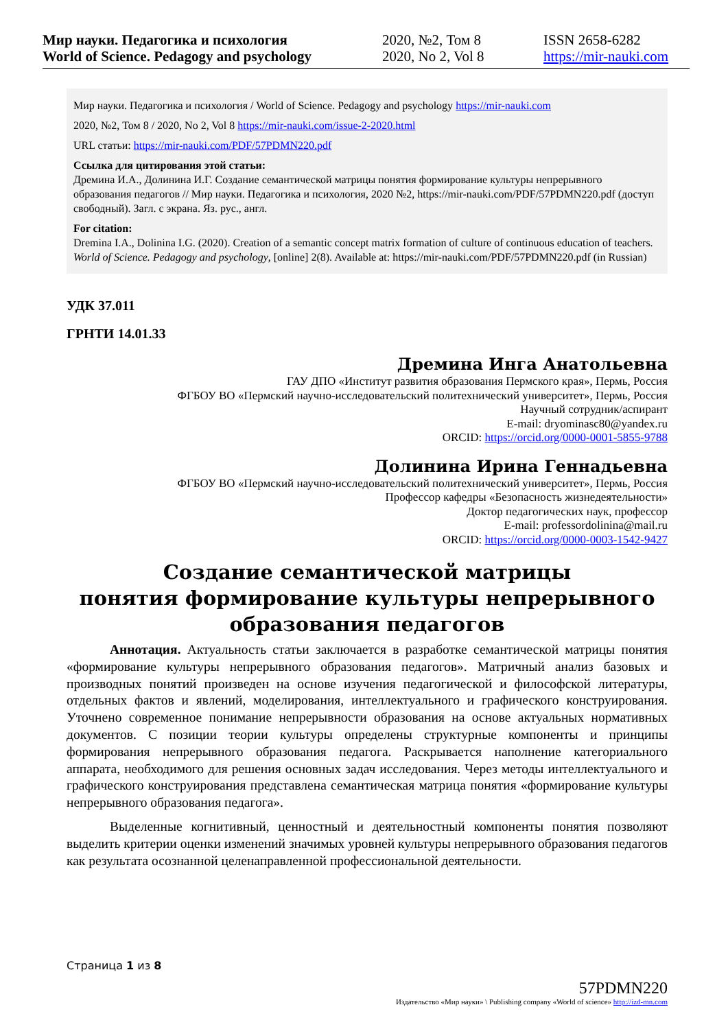Мир науки. Педагогика и психология
World of Science. Pedagogy and psychology
2020, №2, Том 8
2020, No 2, Vol 8
ISSN 2658-6282
https://mir-nauki.com
Мир науки. Педагогика и психология / World of Science. Pedagogy and psychology https://mir-nauki.com
2020, №2, Том 8 / 2020, No 2, Vol 8 https://mir-nauki.com/issue-2-2020.html
URL статьи: https://mir-nauki.com/PDF/57PDMN220.pdf
Ссылка для цитирования этой статьи:
Дремина И.А., Долинина И.Г. Создание семантической матрицы понятия формирование культуры непрерывного образования педагогов // Мир науки. Педагогика и психология, 2020 №2, https://mir-nauki.com/PDF/57PDMN220.pdf (доступ свободный). Загл. с экрана. Яз. рус., англ.
For citation:
Dremina I.A., Dolinina I.G. (2020). Creation of a semantic concept matrix formation of culture of continuous education of teachers. World of Science. Pedagogy and psychology, [online] 2(8). Available at: https://mir-nauki.com/PDF/57PDMN220.pdf (in Russian)
УДК 37.011
ГРНТИ 14.01.33
Дремина Инга Анатольевна
ГАУ ДПО «Институт развития образования Пермского края», Пермь, Россия
ФГБОУ ВО «Пермский научно-исследовательский политехнический университет», Пермь, Россия
Научный сотрудник/аспирант
E-mail: dryominasc80@yandex.ru
ORCID: https://orcid.org/0000-0001-5855-9788
Долинина Ирина Геннадьевна
ФГБОУ ВО «Пермский научно-исследовательский политехнический университет», Пермь, Россия
Профессор кафедры «Безопасность жизнедеятельности»
Доктор педагогических наук, профессор
E-mail: professordolinina@mail.ru
ORCID: https://orcid.org/0000-0003-1542-9427
Создание семантической матрицы
понятия формирование культуры непрерывного
образования педагогов
Аннотация. Актуальность статьи заключается в разработке семантической матрицы понятия «формирование культуры непрерывного образования педагогов». Матричный анализ базовых и производных понятий произведен на основе изучения педагогической и философской литературы, отдельных фактов и явлений, моделирования, интеллектуального и графического конструирования. Уточнено современное понимание непрерывности образования на основе актуальных нормативных документов. С позиции теории культуры определены структурные компоненты и принципы формирования непрерывного образования педагога. Раскрывается наполнение категориального аппарата, необходимого для решения основных задач исследования. Через методы интеллектуального и графического конструирования представлена семантическая матрица понятия «формирование культуры непрерывного образования педагога».
Выделенные когнитивный, ценностный и деятельностный компоненты понятия позволяют выделить критерии оценки изменений значимых уровней культуры непрерывного образования педагогов как результата осознанной целенаправленной профессиональной деятельности.
Страница 1 из 8
57PDMN220
Издательство «Мир науки» \ Publishing company «World of science» http://izd-mn.com